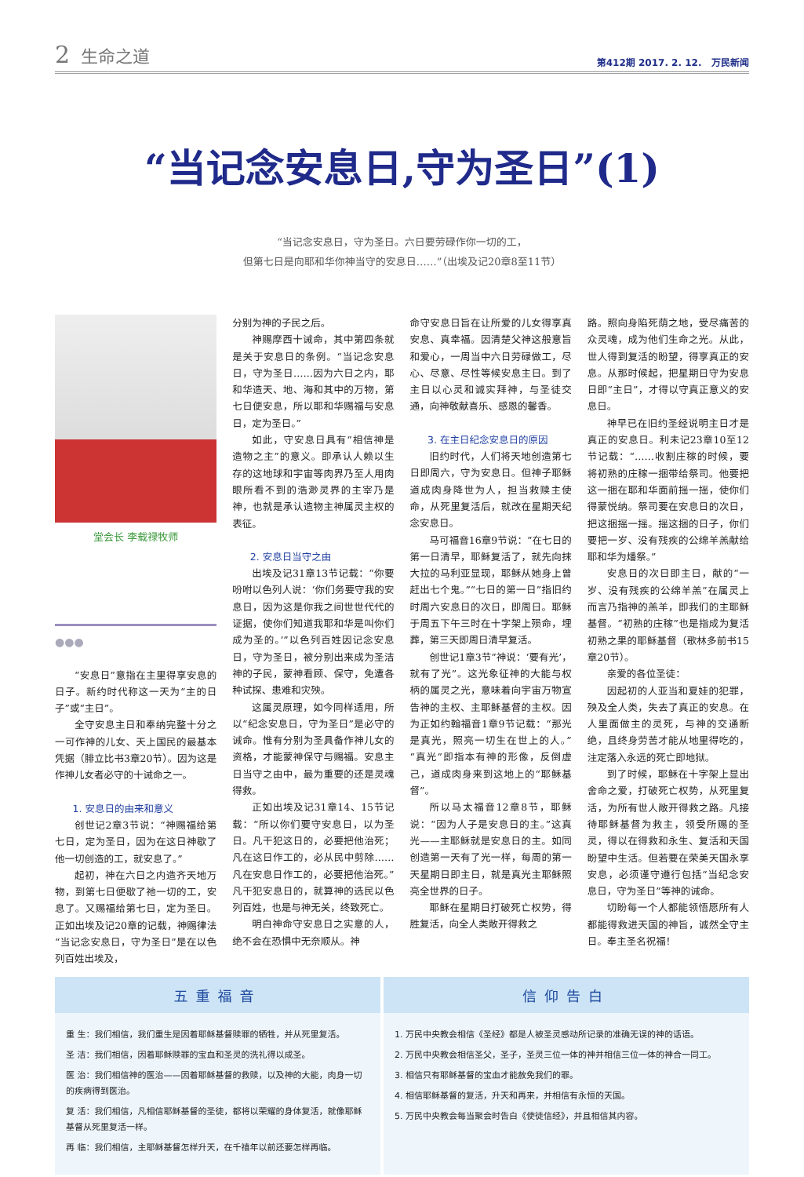2 生命之道
第412期 2017. 2. 12. 万民新闻
“当记念安息日,守为圣日”(1)
“当记念安息日，守为圣日。六日要劳碌作你一切的工，
但第七日是向耶和华你神当守的安息日……”（出埃及记20章8至11节）
堂会长 李载禄牧师
●●●
“安息日”意指在主里得享安息的日子。新约时代称这一天为“主的日子”或“主日”。
全守安息主日和奉纳完整十分之一可作神的儿女、天上国民的最基本凭据（腓立比书3章20节）。因为这是作神儿女者必守的十诫命之一。
1. 安息日的由来和意义
创世记2章3节说：“神赐福给第七日，定为圣日，因为在这日神歇了他一切创造的工，就安息了。”
起初，神在六日之内造齐天地万物，到第七日便歇了祂一切的工，安息了。又赐福给第七日，定为圣日。正如出埃及记20章的记载，神赐律法“当记念安息日，守为圣日”是在以色列百姓出埃及，
分别为神的子民之后。
神赐摩西十诫命，其中第四条就是关于安息日的条例。“当记念安息日，守为圣日……因为六日之内，耶和华造天、地、海和其中的万物，第七日便安息，所以耶和华赐福与安息日，定为圣日。”
如此，守安息日具有“相信神是造物之主”的意义。即承认人赖以生存的这地球和宇宙等肉界乃至人用肉眼所看不到的浩渺灵界的主宰乃是神，也就是承认造物主神属灵主权的表征。
2. 安息日当守之由
出埃及记31章13节记载：“你要吩咐以色列人说：‘你们务要守我的安息日，因为这是你我之间世世代代的证据，使你们知道我耶和华是叫你们成为圣的。’”以色列百姓因记念安息日，守为圣日，被分别出来成为圣洁神的子民，蒙神看顾、保守，免遭各种试探、患难和灾殃。
这属灵原理，如今同样适用，所以“纪念安息日，守为圣日”是必守的诫命。惟有分别为圣具备作神儿女的资格，才能蒙神保守与赐福。安息主日当守之由中，最为重要的还是灵魂得救。
正如出埃及记31章14、15节记载：“所以你们要守安息日，以为圣日。凡干犯这日的，必要把他治死；凡在这日作工的，必从民中剪除……凡在安息日作工的，必要把他治死。”凡干犯安息日的，就算神的选民以色列百姓，也是与神无关，终致死亡。
明白神命守安息日之实意的人，绝不会在恐惧中无奈顺从。神
命守安息日旨在让所爱的儿女得享真安息、真幸福。因清楚父神这般意旨和爱心，一周当中六日劳碌做工，尽心、尽意、尽性等候安息主日。到了主日以心灵和诚实拜神，与圣徒交通，向神敬献喜乐、感恩的馨香。
3. 在主日纪念安息日的原因
旧约时代，人们将天地创造第七日即周六，守为安息日。但神子耶稣道成肉身降世为人，担当救赎主使命，从死里复活后，就改在星期天纪念安息日。
马可福音16章9节说：“在七日的第一日清早，耶稣复活了，就先向抹大拉的马利亚显现，耶稣从她身上曾赶出七个鬼。”“七日的第一日”指旧约时周六安息日的次日，即周日。耶稣于周五下午三时在十字架上殒命，埋葬，第三天即周日清早复活。
创世记1章3节“神说：‘要有光’，就有了光”。这光象征神的大能与权柄的属灵之光，意味着向宇宙万物宣告神的主权、主耶稣基督的主权。因为正如约翰福音1章9节记载：“那光是真光，照亮一切生在世上的人。”“真光”即指本有神的形像，反倒虚己，道成肉身来到这地上的“耶稣基督”。
所以马太福音12章8节，耶稣说：“因为人子是安息日的主。”这真光——主耶稣就是安息日的主。如同创造第一天有了光一样，每周的第一天星期日即主日，就是真光主耶稣照亮全世界的日子。
耶稣在星期日打破死亡权势，得胜复活，向全人类敞开得救之
路。照向身陷死荫之地，受尽痛苦的众灵魂，成为他们生命之光。从此，世人得到复活的盼望，得享真正的安息。从那时候起，把星期日守为安息日即“主日”，才得以守真正意义的安息日。
神早已在旧约圣经说明主日才是真正的安息日。利未记23章10至12节记载：“……收割庄稼的时候，要将初熟的庄稼一捆带给祭司。他要把这一捆在耶和华面前摇一摇，使你们得蒙悦纳。祭司要在安息日的次日，把这捆摇一摇。摇这捆的日子，你们要把一岁、没有残疾的公绵羊羔献给耶和华为燔祭。”
安息日的次日即主日，献的“一岁、没有残疾的公绵羊羔”在属灵上而言乃指神的羔羊，即我们的主耶稣基督。“初熟的庄稼”也是指成为复活初熟之果的耶稣基督（歌林多前书15章20节）。
亲爱的各位圣徒：
因起初的人亚当和夏娃的犯罪，殃及全人类，失去了真正的安息。在人里面做主的灵死，与神的交通断绝，且终身劳苦才能从地里得吃的，注定落入永远的死亡即地狱。
到了时候，耶稣在十字架上显出舍命之爱，打破死亡权势，从死里复活，为所有世人敞开得救之路。凡接待耶稣基督为救主，领受所赐的圣灵，得以在得救和永生、复活和天国盼望中生活。但若要在荣美天国永享安息，必须谨守遵行包括“当纪念安息日，守为圣日”等神的诫命。
切盼每一个人都能领悟愿所有人都能得救进天国的神旨，诚然全守主日。奉主圣名祝福！
五重福音
重 生：我们相信，我们重生是因着耶稣基督赎罪的牺牲，并从死里复活。
圣 洁：我们相信，因着耶稣赎罪的宝血和圣灵的洗礼得以成圣。
医 治：我们相信神的医治——因着耶稣基督的救赎，以及神的大能，肉身一切的疾病得到医治。
复 活：我们相信，凡相信耶稣基督的圣徒，都将以荣耀的身体复活，就像耶稣基督从死里复活一样。
再 临：我们相信，主耶稣基督怎样升天，在千禧年以前还要怎样再临。
信仰告白
1. 万民中央教会相信《圣经》都是人被圣灵感动所记录的准确无误的神的话语。
2. 万民中央教会相信圣父，圣子，圣灵三位一体的神并相信三位一体的神合一同工。
3. 相信只有耶稣基督的宝血才能赦免我们的罪。
4. 相信耶稣基督的复活，升天和再来，并相信有永恒的天国。
5. 万民中央教会每当聚会时告白《使徒信经》，并且相信其内容。